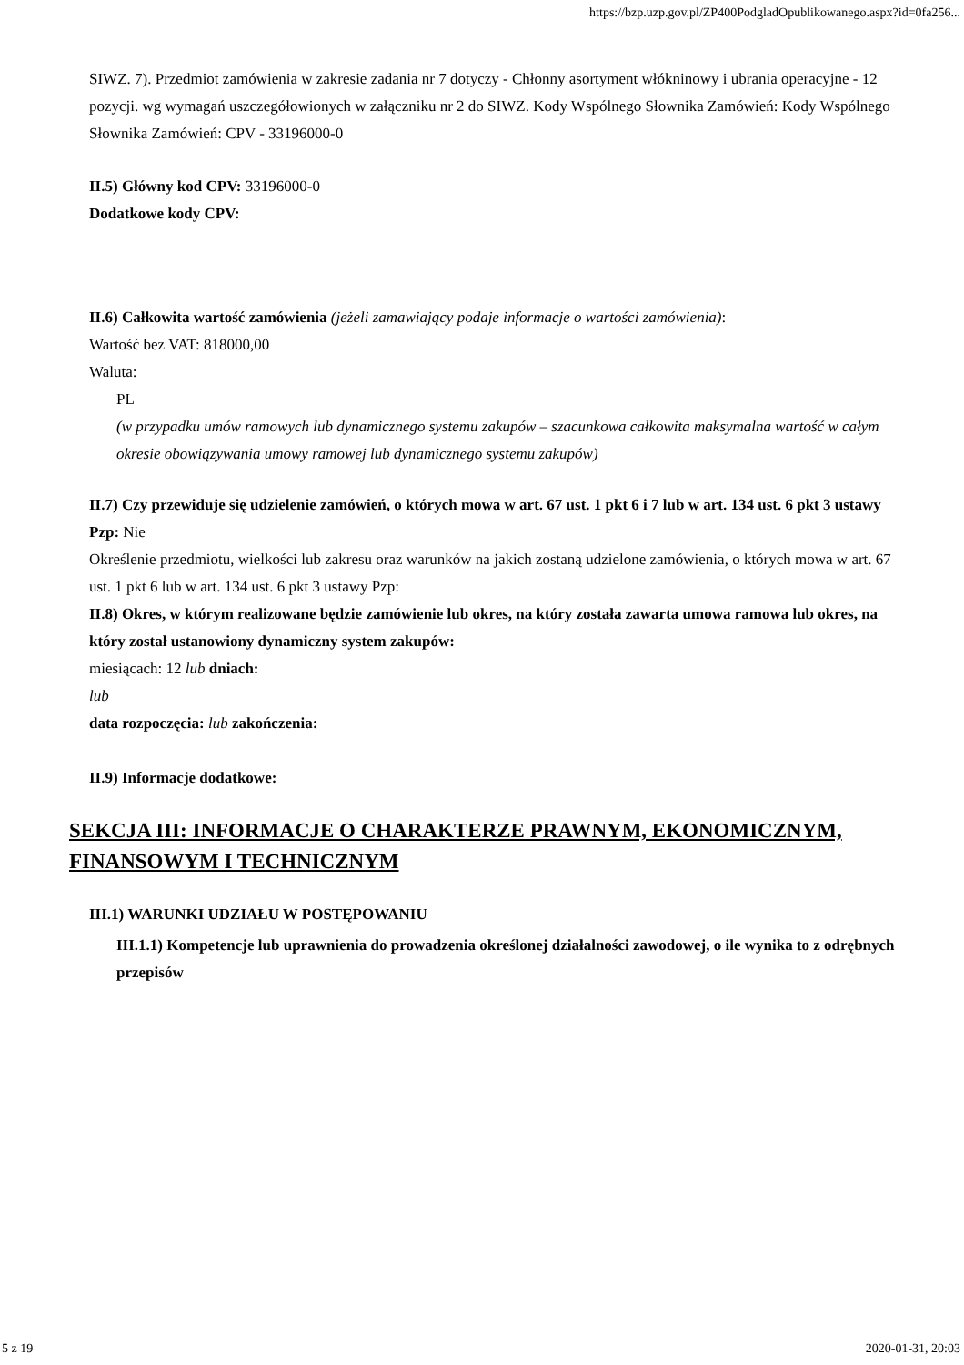https://bzp.uzp.gov.pl/ZP400PodgladOpublikowanego.aspx?id=0fa256...
SIWZ. 7). Przedmiot zamówienia w zakresie zadania nr 7 dotyczy - Chłonny asortyment włókninowy i ubrania operacyjne - 12 pozycji. wg wymagań uszczegółowionych w załączniku nr 2 do SIWZ. Kody Wspólnego Słownika Zamówień: Kody Wspólnego Słownika Zamówień: CPV - 33196000-0
II.5) Główny kod CPV: 33196000-0
Dodatkowe kody CPV:
II.6) Całkowita wartość zamówienia (jeżeli zamawiający podaje informacje o wartości zamówienia):
Wartość bez VAT: 818000,00
Waluta:
PL
(w przypadku umów ramowych lub dynamicznego systemu zakupów – szacunkowa całkowita maksymalna wartość w całym okresie obowiązywania umowy ramowej lub dynamicznego systemu zakupów)
II.7) Czy przewiduje się udzielenie zamówień, o których mowa w art. 67 ust. 1 pkt 6 i 7 lub w art. 134 ust. 6 pkt 3 ustawy Pzp: Nie
Określenie przedmiotu, wielkości lub zakresu oraz warunków na jakich zostaną udzielone zamówienia, o których mowa w art. 67 ust. 1 pkt 6 lub w art. 134 ust. 6 pkt 3 ustawy Pzp:
II.8) Okres, w którym realizowane będzie zamówienie lub okres, na który została zawarta umowa ramowa lub okres, na który został ustanowiony dynamiczny system zakupów:
miesiącach: 12 lub dniach:
lub
data rozpoczęcia: lub zakończenia:
II.9) Informacje dodatkowe:
SEKCJA III: INFORMACJE O CHARAKTERZE PRAWNYM, EKONOMICZNYM, FINANSOWYM I TECHNICZNYM
III.1) WARUNKI UDZIAŁU W POSTĘPOWANIU
III.1.1) Kompetencje lub uprawnienia do prowadzenia określonej działalności zawodowej, o ile wynika to z odrębnych przepisów
5 z 19 2020-01-31, 20:03